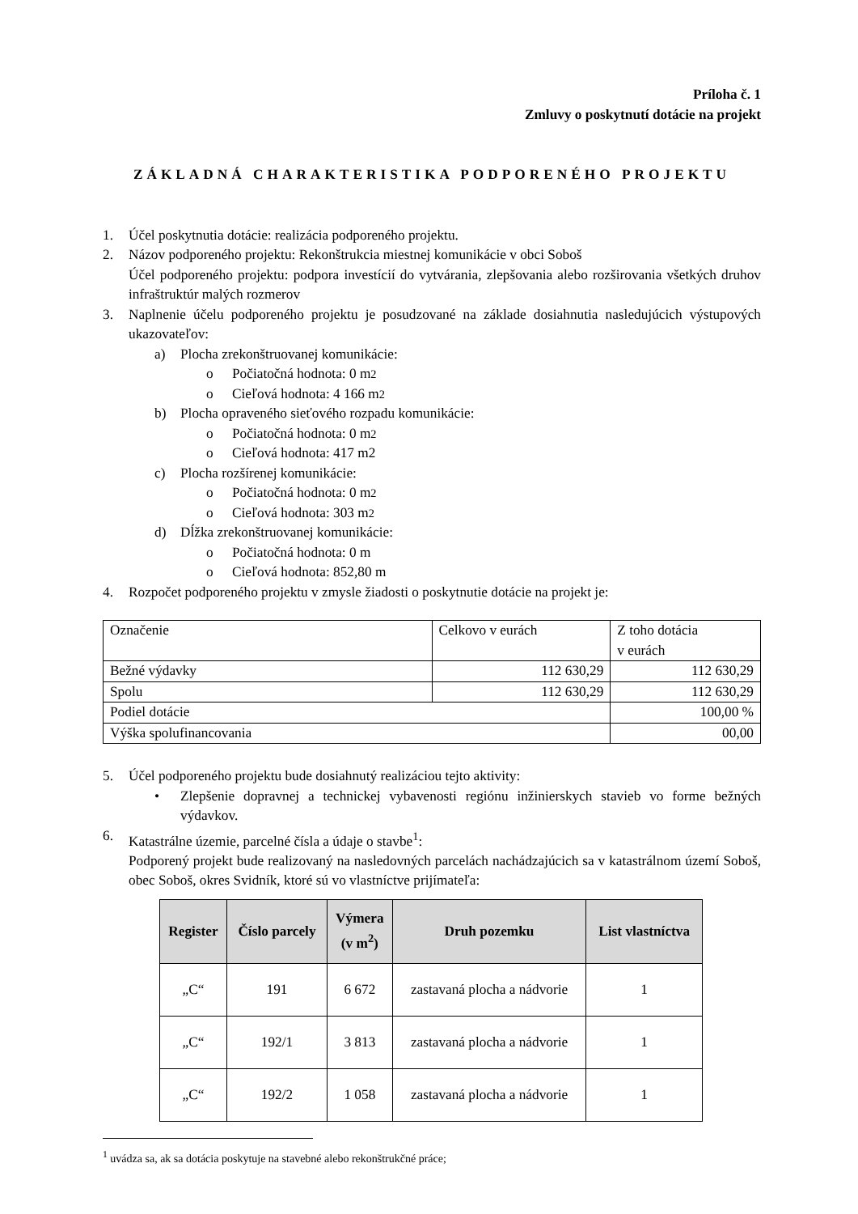Príloha č. 1
Zmluvy o poskytnutí dotácie na projekt
ZÁKLADNÁ CHARAKTERISTIKA PODPORENÉHO PROJEKTU
1. Účel poskytnutia dotácie: realizácia podporeného projektu.
2. Názov podporeného projektu: Rekonštrukcia miestnej komunikácie v obci Soboš
Účel podporeného projektu: podpora investícií do vytvárania, zlepšovania alebo rozširovania všetkých druhov infraštruktúr malých rozmerov
3. Naplnenie účelu podporeného projektu je posudzované na základe dosiahnutia nasledujúcich výstupových ukazovateľov:
a) Plocha zrekonštruovanej komunikácie:
o Počiatočná hodnota: 0 m<sup>2</sup>
o Cieľová hodnota: 4 166 m<sup>2</sup>
b) Plocha opraveného sieťového rozpadu komunikácie:
o Počiatočná hodnota: 0 m<sup>2</sup>
o Cieľová hodnota: 417 m2
c) Plocha rozšírenej komunikácie:
o Počiatočná hodnota: 0 m<sup>2</sup>
o Cieľová hodnota: 303 m<sup>2</sup>
d) Dĺžka zrekonštruovanej komunikácie:
o Počiatočná hodnota: 0 m
o Cieľová hodnota: 852,80 m
4. Rozpočet podporeného projektu v zmysle žiadosti o poskytnutie dotácie na projekt je:
| Označenie | Celkovo v eurách | Z toho dotácia v eurách |
| Bežné výdavky | 112 630,29 | 112 630,29 |
| Spolu | 112 630,29 | 112 630,29 |
| Podiel dotácie | | 100,00 % |
| Výška spolufinancovania | | 00,00 |
5. Účel podporeného projektu bude dosiahnutý realizáciou tejto aktivity:
• Zlepšenie dopravnej a technickej vybavenosti regiónu inžinierskych stavieb vo forme bežných výdavkov.
6. Katastrálne územie, parcelné čísla a údaje o stavbe<sup>1</sup>:
Podporený projekt bude realizovaný na nasledovných parcelách nachádzajúcich sa v katastrálnom území Soboš, obec Soboš, okres Svidník, ktoré sú vo vlastníctve prijímateľa:
| Register | Číslo parcely | Výmera (v m<sup>2</sup>) | Druh pozemku | List vlastníctva |
| --- | --- | --- | --- | --- |
| „C“ | 191 | 6 672 | zastavaná plocha a nádvorie | 1 |
| „C“ | 192/1 | 3 813 | zastavaná plocha a nádvorie | 1 |
| „C“ | 192/2 | 1 058 | zastavaná plocha a nádvorie | 1 |
<sup>1</sup> uvádza sa, ak sa dotácia poskytuje na stavebné alebo rekonštrukčné práce;